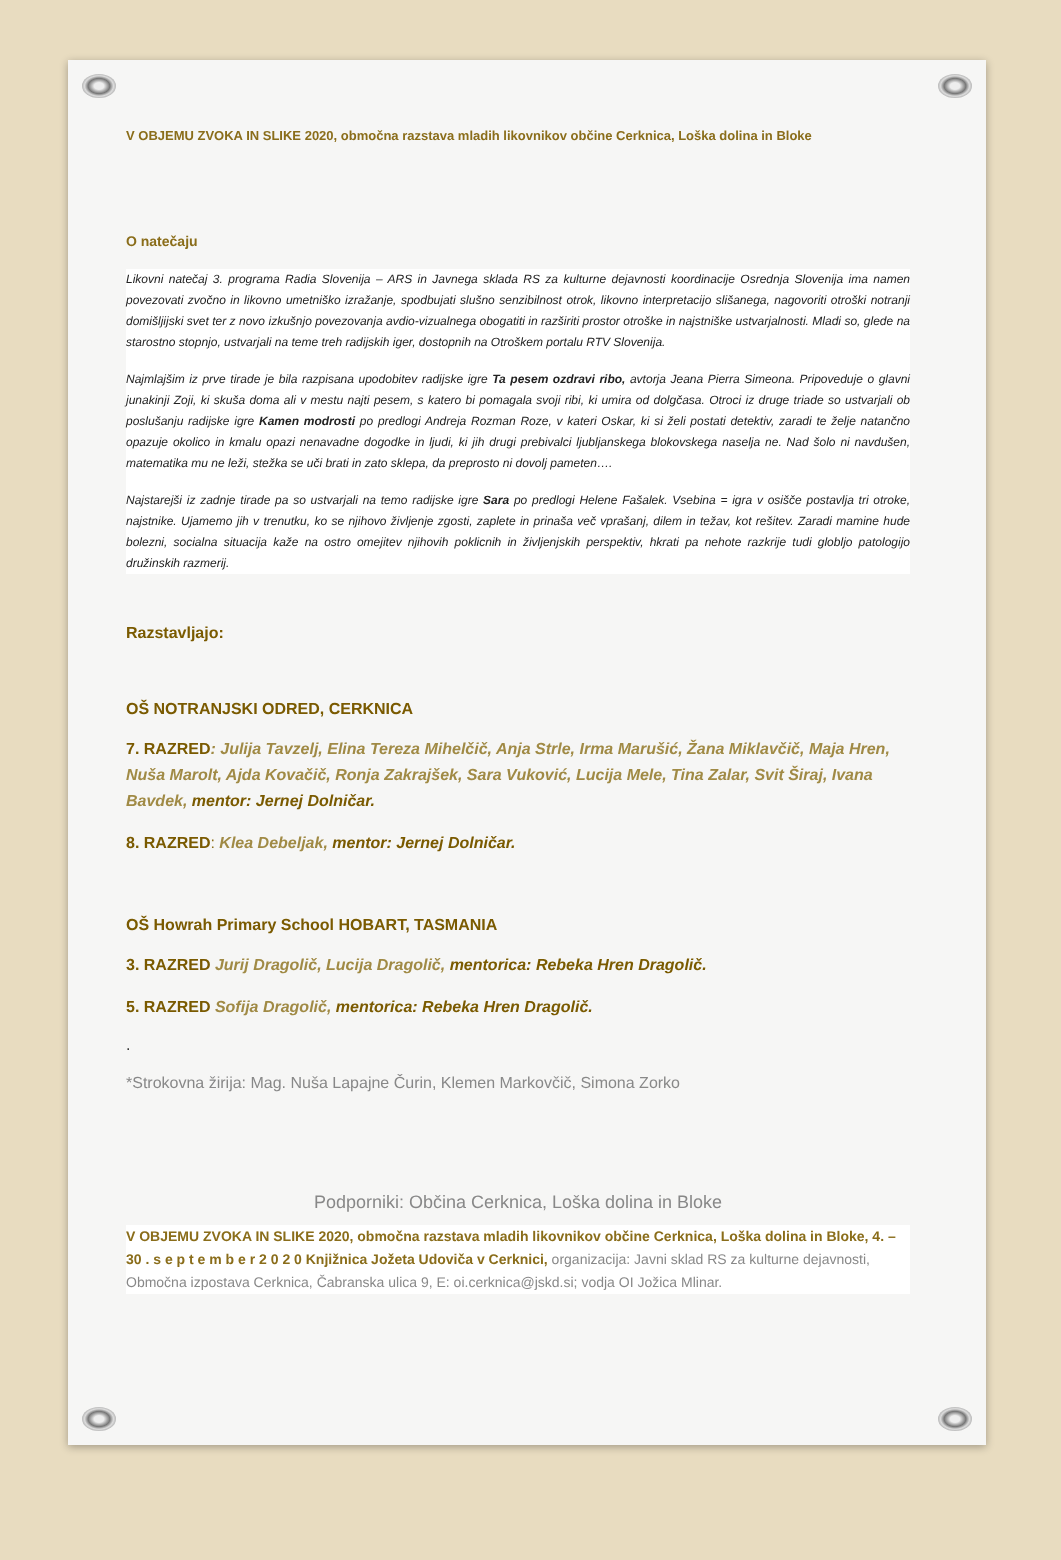V OBJEMU ZVOKA IN SLIKE 2020, območna razstava mladih likovnikov občine Cerknica, Loška dolina in Bloke
O natečaju
Likovni natečaj 3. programa Radia Slovenija – ARS in Javnega sklada RS za kulturne dejavnosti koordinacije Osrednja Slovenija ima namen povezovati zvočno in likovno umetniško izražanje, spodbujati slušno senzibilnost otrok, likovno interpretacijo slišanega, nagovoriti otroški notranji domišljijski svet ter z novo izkušnjo povezovanja avdio-vizualnega obogatiti in razširiti prostor otroške in najstniške ustvarjalnosti. Mladi so, glede na starostno stopnjo, ustvarjali na teme treh radijskih iger, dostopnih na Otroškem portalu RTV Slovenija.
Najmlajšim iz prve tirade je bila razpisana upodobitev radijske igre Ta pesem ozdravi ribo, avtorja Jeana Pierra Simeona. Pripoveduje o glavni junakinji Zoji, ki skuša doma ali v mestu najti pesem, s katero bi pomagala svoji ribi, ki umira od dolgčasa. Otroci iz druge triade so ustvarjali ob poslušanju radijske igre Kamen modrosti po predlogi Andreja Rozman Roze, v kateri Oskar, ki si želi postati detektiv, zaradi te želje natančno opazuje okolico in kmalu opazi nenavadne dogodke in ljudi, ki jih drugi prebivalci ljubljanskega blokovskega naselja ne. Nad šolo ni navdušen, matematika mu ne leži, stežka se uči brati in zato sklepa, da preprosto ni dovolj pameten….
Najstarejši iz zadnje tirade pa so ustvarjali na temo radijske igre Sara po predlogi Helene Fašalek. Vsebina = igra v osišče postavlja tri otroke, najstnike. Ujamemo jih v trenutku, ko se njihovo življenje zgosti, zaplete in prinaša več vprašanj, dilem in težav, kot rešitev. Zaradi mamine hude bolezni, socialna situacija kaže na ostro omejitev njihovih poklicnih in življenjskih perspektiv, hkrati pa nehote razkrije tudi globljo patologijo družinskih razmerij.
Razstavljajo:
OŠ NOTRANJSKI ODRED, CERKNICA
7. RAZRED: Julija Tavzelj, Elina Tereza Mihelčič, Anja Strle, Irma Marušić, Žana Miklavčič, Maja Hren, Nuša Marolt, Ajda Kovačič, Ronja Zakrajšek, Sara Vuković, Lucija Mele, Tina Zalar, Svit Širaj, Ivana Bavdek, mentor: Jernej Dolničar.
8. RAZRED: Klea Debeljak, mentor: Jernej Dolničar.
OŠ Howrah Primary School HOBART, TASMANIA
3. RAZRED Jurij Dragolič, Lucija Dragolič, mentorica: Rebeka Hren Dragolič.
5. RAZRED Sofija Dragolič, mentorica: Rebeka Hren Dragolič.
.
*Strokovna žirija: Mag. Nuša Lapajne Čurin, Klemen Markovčič, Simona Zorko
Podporniki: Občina Cerknica, Loška dolina in Bloke
V OBJEMU ZVOKA IN SLIKE 2020, območna razstava mladih likovnikov občine Cerknica, Loška dolina in Bloke, 4. – 30 . s e p t e m b e r 2 0 2 0 Knjižnica Jožeta Udoviča v Cerknici, organizacija: Javni sklad RS za kulturne dejavnosti, Območna izpostava Cerknica, Čabranska ulica 9, E: oi.cerknica@jskd.si; vodja OI Jožica Mlinar.